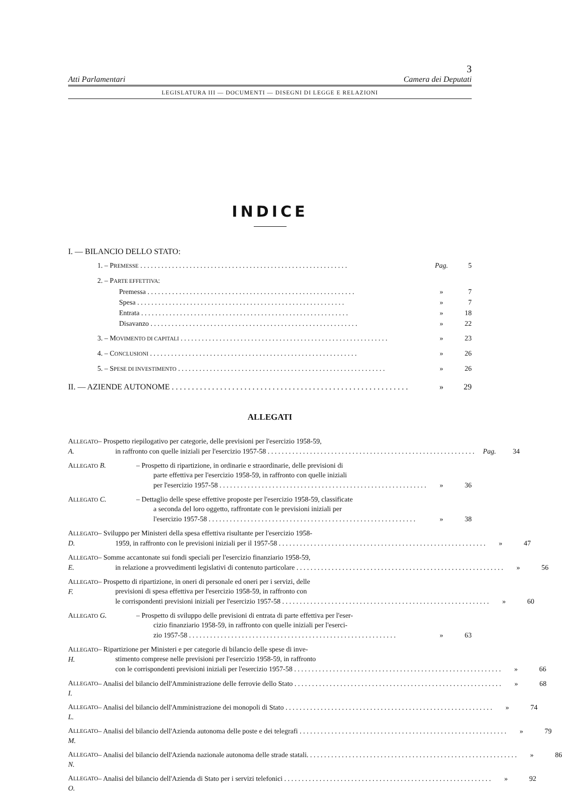3
Atti Parlamentari Camera dei Deputati
LEGISLATURA III — DOCUMENTI — DISEGNI DI LEGGE E RELAZIONI
INDICE
I. — BILANCIO DELLO STATO:
1. – PREMESSE Pag. 5
2. – PARTE EFFETTIVA:
Premessa » 7
Spesa » 7
Entrata » 18
Disavanzo » 22
3. – MOVIMENTO DI CAPITALI » 23
4. – CONCLUSIONI » 26
5. – SPESE DI INVESTIMENTO » 26
II. — AZIENDE AUTONOME » 29
ALLEGATI
ALLEGATO A. – Prospetto riepilogativo per categorie, delle previsioni per l'esercizio 1958-59,
in raffronto con quelle iniziali per l'esercizio 1957-58 Pag. 34
ALLEGATO B. – Prospetto di ripartizione, in ordinarie e straordinarie, delle previsioni di
parte effettiva per l'esercizio 1958-59, in raffronto con quelle iniziali
per l'esercizio 1957-58 » 36
ALLEGATO C. – Dettaglio delle spese effettive proposte per l'esercizio 1958-59, classificate
a seconda del loro oggetto, raffrontate con le previsioni iniziali per
l'esercizio 1957-58 » 38
ALLEGATO D. – Sviluppo per Ministeri della spesa effettiva risultante per l'esercizio 1958-
1959, in raffronto con le previsioni iniziali per il 1957-58 » 47
ALLEGATO E. – Somme accantonate sui fondi speciali per l'esercizio finanziario 1958-59,
in relazione a provvedimenti legislativi di contenuto particolare » 56
ALLEGATO F. – Prospetto di ripartizione, in oneri di personale ed oneri per i servizi, delle
previsioni di spesa effettiva per l'esercizio 1958-59, in raffronto con
le corrispondenti previsioni iniziali per l'esercizio 1957-58 » 60
ALLEGATO G. – Prospetto di sviluppo delle previsioni di entrata di parte effettiva per l'eser-
cizio finanziario 1958-59, in raffronto con quelle iniziali per l'eserci-
zio 1957-58 » 63
ALLEGATO H. – Ripartizione per Ministeri e per categorie di bilancio delle spese di inve-
stimento comprese nelle previsioni per l'esercizio 1958-59, in raffronto
con le corrispondenti previsioni iniziali per l'esercizio 1957-58 » 66
ALLEGATO I.
– Analisi del bilancio dell'Amministrazione delle ferrovie dello Stato » 68
ALLEGATO L.
– Analisi del bilancio dell'Amministrazione dei monopoli di Stato » 74
ALLEGATO M.
– Analisi del bilancio dell'Azienda autonoma delle poste e dei telegrafi » 79
ALLEGATO N.
– Analisi del bilancio dell'Azienda nazionale autonoma delle strade statali. » 86
ALLEGATO O.
– Analisi del bilancio dell'Azienda di Stato per i servizi telefonici » 92